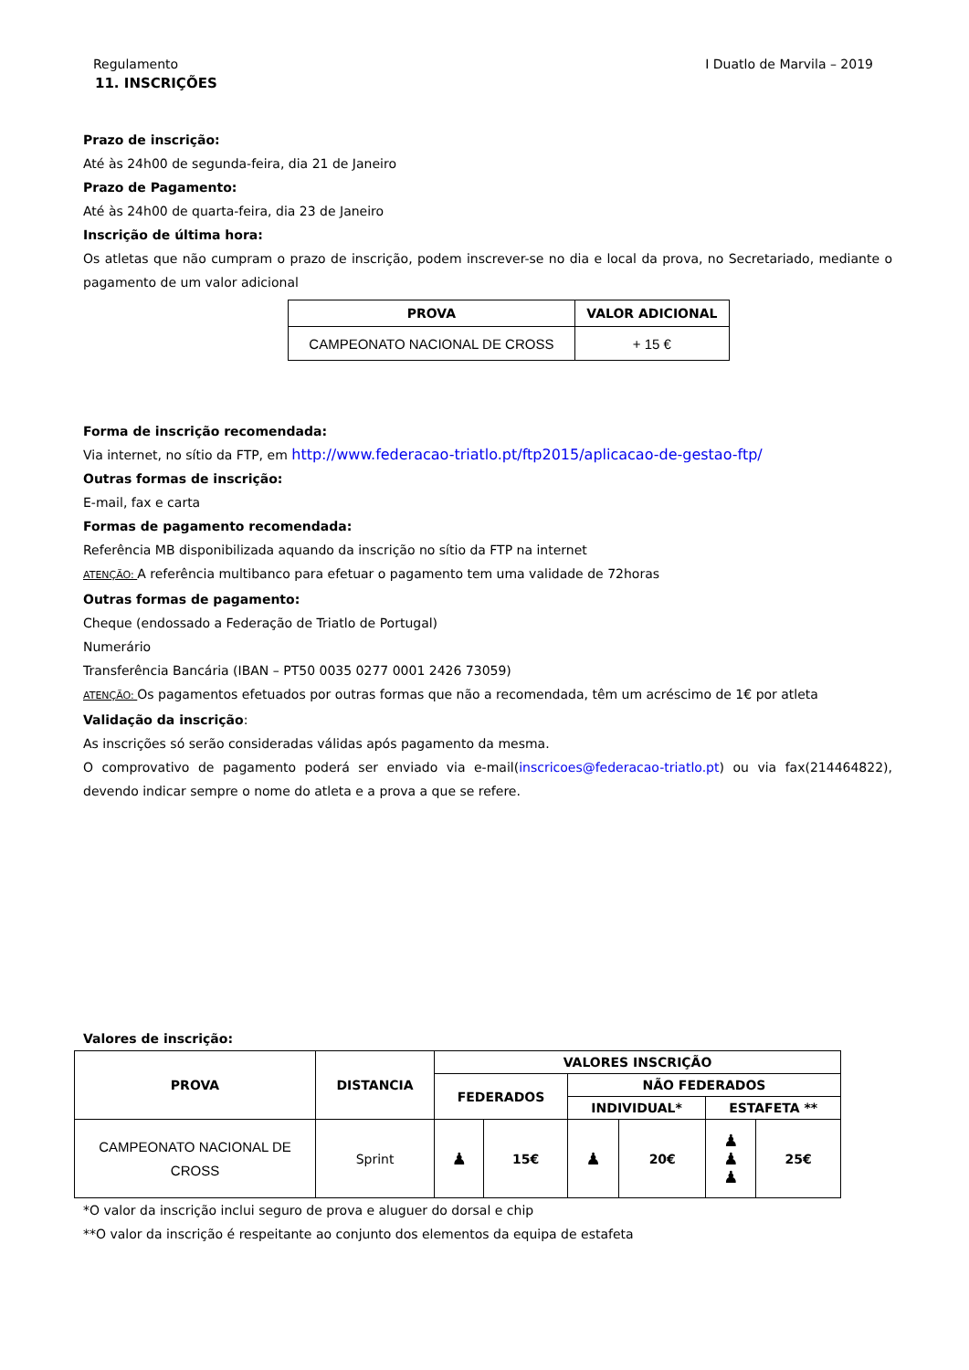Regulamento I Duatlo de Marvila – 2019
11. INSCRIÇÕES
Prazo de inscrição:
Até às 24h00 de segunda-feira, dia 21 de Janeiro
Prazo de Pagamento:
Até às 24h00 de quarta-feira, dia 23 de Janeiro
Inscrição de última hora:
Os atletas que não cumpram o prazo de inscrição, podem inscrever-se no dia e local da prova, no Secretariado, mediante o pagamento de um valor adicional
| PROVA | VALOR ADICIONAL |
| --- | --- |
| CAMPEONATO NACIONAL DE CROSS | + 15 € |
Forma de inscrição recomendada:
Via internet, no sítio da FTP, em http://www.federacao-triatlo.pt/ftp2015/aplicacao-de-gestao-ftp/
Outras formas de inscrição:
E-mail, fax e carta
Formas de pagamento recomendada:
Referência MB disponibilizada aquando da inscrição no sítio da FTP na internet
ATENÇÃO: A referência multibanco para efetuar o pagamento tem uma validade de 72horas
Outras formas de pagamento:
Cheque (endossado a Federação de Triatlo de Portugal)
Numerário
Transferência Bancária (IBAN – PT50 0035 0277 0001 2426 73059)
ATENÇÃO: Os pagamentos efetuados por outras formas que não a recomendada, têm um acréscimo de 1€ por atleta
Validação da inscrição:
As inscrições só serão consideradas válidas após pagamento da mesma.
O comprovativo de pagamento poderá ser enviado via e-mail(inscricoes@federacao-triatlo.pt) ou via fax(214464822), devendo indicar sempre o nome do atleta e a prova a que se refere.
Valores de inscrição:
| PROVA | DISTANCIA | VALORES INSCRIÇÃO | | | | | |
| --- | --- | --- | --- | --- | --- | --- | --- |
| | | FEDERADOS | | NÃO FEDERADOS | | | |
| | | | | INDIVIDUAL* | | ESTAFETA ** | |
| CAMPEONATO NACIONAL DE CROSS | Sprint | ♟ | 15€ | ♟ | 20€ | ♟ ♟ ♟ | 25€ |
*O valor da inscrição inclui seguro de prova e aluguer do dorsal e chip
**O valor da inscrição é respeitante ao conjunto dos elementos da equipa de estafeta